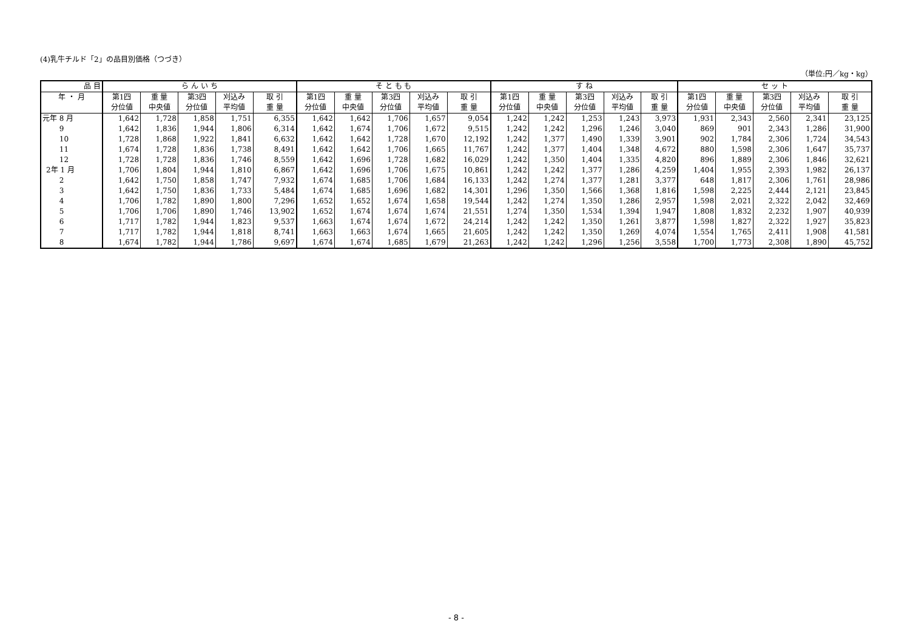(4)乳牛チルド「2」の品目別価格（つづき）
（単位:円／kg・kg）
| 品 目 | ら ん い ち | | | | | そ と も も | | | | | す ね | | | | | セ ッ ト | | | | |
| --- | --- | --- | --- | --- | --- | --- | --- | --- | --- | --- | --- | --- | --- | --- | --- | --- | --- | --- | --- | --- |
| 年 ・ 月 | 第1四 | 重 量 | 第3四 | 刈込み | 取 引 | 第1四 | 重 量 | 第3四 | 刈込み | 取 引 | 第1四 | 重 量 | 第3四 | 刈込み | 取 引 | 第1四 | 重 量 | 第3四 | 刈込み | 取 引 |
| | 分位値 | 中央値 | 分位値 | 平均値 | 重 量 | 分位値 | 中央値 | 分位値 | 平均値 | 重 量 | 分位値 | 中央値 | 分位値 | 平均値 | 重 量 | 分位値 | 中央値 | 分位値 | 平均値 | 重 量 |
| 元年 8 月 | 1,642 | 1,728 | 1,858 | 1,751 | 6,355 | 1,642 | 1,642 | 1,706 | 1,657 | 9,054 | 1,242 | 1,242 | 1,253 | 1,243 | 3,973 | 1,931 | 2,343 | 2,560 | 2,341 | 23,125 |
| 9 | 1,642 | 1,836 | 1,944 | 1,806 | 6,314 | 1,642 | 1,674 | 1,706 | 1,672 | 9,515 | 1,242 | 1,242 | 1,296 | 1,246 | 3,040 | 869 | 901 | 2,343 | 1,286 | 31,900 |
| 10 | 1,728 | 1,868 | 1,922 | 1,841 | 6,632 | 1,642 | 1,642 | 1,728 | 1,670 | 12,192 | 1,242 | 1,377 | 1,490 | 1,339 | 3,901 | 902 | 1,784 | 2,306 | 1,724 | 34,543 |
| 11 | 1,674 | 1,728 | 1,836 | 1,738 | 8,491 | 1,642 | 1,642 | 1,706 | 1,665 | 11,767 | 1,242 | 1,377 | 1,404 | 1,348 | 4,672 | 880 | 1,598 | 2,306 | 1,647 | 35,737 |
| 12 | 1,728 | 1,728 | 1,836 | 1,746 | 8,559 | 1,642 | 1,696 | 1,728 | 1,682 | 16,029 | 1,242 | 1,350 | 1,404 | 1,335 | 4,820 | 896 | 1,889 | 2,306 | 1,846 | 32,621 |
| 2年 1 月 | 1,706 | 1,804 | 1,944 | 1,810 | 6,867 | 1,642 | 1,696 | 1,706 | 1,675 | 10,861 | 1,242 | 1,242 | 1,377 | 1,286 | 4,259 | 1,404 | 1,955 | 2,393 | 1,982 | 26,137 |
| 2 | 1,642 | 1,750 | 1,858 | 1,747 | 7,932 | 1,674 | 1,685 | 1,706 | 1,684 | 16,133 | 1,242 | 1,274 | 1,377 | 1,281 | 3,377 | 648 | 1,817 | 2,306 | 1,761 | 28,986 |
| 3 | 1,642 | 1,750 | 1,836 | 1,733 | 5,484 | 1,674 | 1,685 | 1,696 | 1,682 | 14,301 | 1,296 | 1,350 | 1,566 | 1,368 | 1,816 | 1,598 | 2,225 | 2,444 | 2,121 | 23,845 |
| 4 | 1,706 | 1,782 | 1,890 | 1,800 | 7,296 | 1,652 | 1,652 | 1,674 | 1,658 | 19,544 | 1,242 | 1,274 | 1,350 | 1,286 | 2,957 | 1,598 | 2,021 | 2,322 | 2,042 | 32,469 |
| 5 | 1,706 | 1,706 | 1,890 | 1,746 | 13,902 | 1,652 | 1,674 | 1,674 | 1,674 | 21,551 | 1,274 | 1,350 | 1,534 | 1,394 | 1,947 | 1,808 | 1,832 | 2,232 | 1,907 | 40,939 |
| 6 | 1,717 | 1,782 | 1,944 | 1,823 | 9,537 | 1,663 | 1,674 | 1,674 | 1,672 | 24,214 | 1,242 | 1,242 | 1,350 | 1,261 | 3,877 | 1,598 | 1,827 | 2,322 | 1,927 | 35,823 |
| 7 | 1,717 | 1,782 | 1,944 | 1,818 | 8,741 | 1,663 | 1,663 | 1,674 | 1,665 | 21,605 | 1,242 | 1,242 | 1,350 | 1,269 | 4,074 | 1,554 | 1,765 | 2,411 | 1,908 | 41,581 |
| 8 | 1,674 | 1,782 | 1,944 | 1,786 | 9,697 | 1,674 | 1,674 | 1,685 | 1,679 | 21,263 | 1,242 | 1,242 | 1,296 | 1,256 | 3,558 | 1,700 | 1,773 | 2,308 | 1,890 | 45,752 |
- 8 -